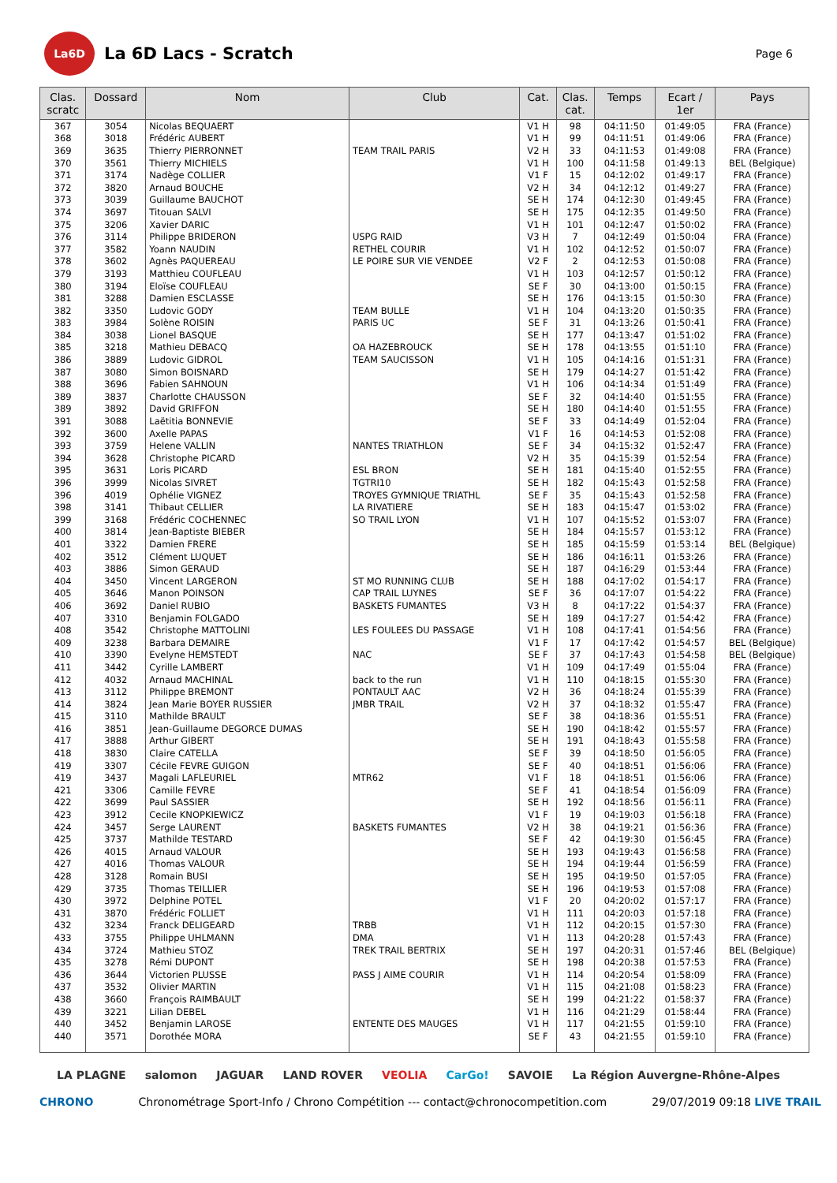La6D
La 6D Lacs - Scratch
Page 6
| Clas. scratc | Dossard | Nom | Club | Cat. | Clas. cat. | Temps | Ecart / 1er | Pays |
| --- | --- | --- | --- | --- | --- | --- | --- | --- |
| 367 | 3054 | Nicolas BEQUAERT | | V1 H | 98 | 04:11:50 | 01:49:05 | FRA (France) |
| 368 | 3018 | Frédéric AUBERT | | V1 H | 99 | 04:11:51 | 01:49:06 | FRA (France) |
| 369 | 3635 | Thierry PIERRONNET | TEAM TRAIL PARIS | V2 H | 33 | 04:11:53 | 01:49:08 | FRA (France) |
| 370 | 3561 | Thierry MICHIELS | | V1 H | 100 | 04:11:58 | 01:49:13 | BEL (Belgique) |
| 371 | 3174 | Nadège COLLIER | | V1 F | 15 | 04:12:02 | 01:49:17 | FRA (France) |
| 372 | 3820 | Arnaud BOUCHE | | V2 H | 34 | 04:12:12 | 01:49:27 | FRA (France) |
| 373 | 3039 | Guillaume BAUCHOT | | SE H | 174 | 04:12:30 | 01:49:45 | FRA (France) |
| 374 | 3697 | Titouan SALVI | | SE H | 175 | 04:12:35 | 01:49:50 | FRA (France) |
| 375 | 3206 | Xavier DARIC | | V1 H | 101 | 04:12:47 | 01:50:02 | FRA (France) |
| 376 | 3114 | Philippe BRIDERON | USPG RAID | V3 H | 7 | 04:12:49 | 01:50:04 | FRA (France) |
| 377 | 3582 | Yoann NAUDIN | RETHEL COURIR | V1 H | 102 | 04:12:52 | 01:50:07 | FRA (France) |
| 378 | 3602 | Agnès PAQUEREAU | LE POIRE SUR VIE VENDEE | V2 F | 2 | 04:12:53 | 01:50:08 | FRA (France) |
| 379 | 3193 | Matthieu COUFLEAU | | V1 H | 103 | 04:12:57 | 01:50:12 | FRA (France) |
| 380 | 3194 | Eloïse COUFLEAU | | SE F | 30 | 04:13:00 | 01:50:15 | FRA (France) |
| 381 | 3288 | Damien ESCLASSE | | SE H | 176 | 04:13:15 | 01:50:30 | FRA (France) |
| 382 | 3350 | Ludovic GODY | TEAM BULLE | V1 H | 104 | 04:13:20 | 01:50:35 | FRA (France) |
| 383 | 3984 | Solène ROISIN | PARIS UC | SE F | 31 | 04:13:26 | 01:50:41 | FRA (France) |
| 384 | 3038 | Lionel BASQUE | | SE H | 177 | 04:13:47 | 01:51:02 | FRA (France) |
| 385 | 3218 | Mathieu DEBACQ | OA HAZEBROUCK | SE H | 178 | 04:13:55 | 01:51:10 | FRA (France) |
| 386 | 3889 | Ludovic GIDROL | TEAM SAUCISSON | V1 H | 105 | 04:14:16 | 01:51:31 | FRA (France) |
| 387 | 3080 | Simon BOISNARD | | SE H | 179 | 04:14:27 | 01:51:42 | FRA (France) |
| 388 | 3696 | Fabien SAHNOUN | | V1 H | 106 | 04:14:34 | 01:51:49 | FRA (France) |
| 389 | 3837 | Charlotte CHAUSSON | | SE F | 32 | 04:14:40 | 01:51:55 | FRA (France) |
| 389 | 3892 | David GRIFFON | | SE H | 180 | 04:14:40 | 01:51:55 | FRA (France) |
| 391 | 3088 | Laëtitia BONNEVIE | | SE F | 33 | 04:14:49 | 01:52:04 | FRA (France) |
| 392 | 3600 | Axelle PAPAS | | V1 F | 16 | 04:14:53 | 01:52:08 | FRA (France) |
| 393 | 3759 | Helene VALLIN | NANTES TRIATHLON | SE F | 34 | 04:15:32 | 01:52:47 | FRA (France) |
| 394 | 3628 | Christophe PICARD | | V2 H | 35 | 04:15:39 | 01:52:54 | FRA (France) |
| 395 | 3631 | Loris PICARD | ESL BRON | SE H | 181 | 04:15:40 | 01:52:55 | FRA (France) |
| 396 | 3999 | Nicolas SIVRET | TGTRI10 | SE H | 182 | 04:15:43 | 01:52:58 | FRA (France) |
| 396 | 4019 | Ophélie VIGNEZ | TROYES GYMNIQUE TRIATHL | SE F | 35 | 04:15:43 | 01:52:58 | FRA (France) |
| 398 | 3141 | Thibaut CELLIER | LA RIVATIERE | SE H | 183 | 04:15:47 | 01:53:02 | FRA (France) |
| 399 | 3168 | Frédéric COCHENNEC | SO TRAIL LYON | V1 H | 107 | 04:15:52 | 01:53:07 | FRA (France) |
| 400 | 3814 | Jean-Baptiste BIEBER | | SE H | 184 | 04:15:57 | 01:53:12 | FRA (France) |
| 401 | 3322 | Damien FRERE | | SE H | 185 | 04:15:59 | 01:53:14 | BEL (Belgique) |
| 402 | 3512 | Clément LUQUET | | SE H | 186 | 04:16:11 | 01:53:26 | FRA (France) |
| 403 | 3886 | Simon GERAUD | | SE H | 187 | 04:16:29 | 01:53:44 | FRA (France) |
| 404 | 3450 | Vincent LARGERON | ST MO RUNNING CLUB | SE H | 188 | 04:17:02 | 01:54:17 | FRA (France) |
| 405 | 3646 | Manon POINSON | CAP TRAIL LUYNES | SE F | 36 | 04:17:07 | 01:54:22 | FRA (France) |
| 406 | 3692 | Daniel RUBIO | BASKETS FUMANTES | V3 H | 8 | 04:17:22 | 01:54:37 | FRA (France) |
| 407 | 3310 | Benjamin FOLGADO | | SE H | 189 | 04:17:27 | 01:54:42 | FRA (France) |
| 408 | 3542 | Christophe MATTOLINI | LES FOULEES DU PASSAGE | V1 H | 108 | 04:17:41 | 01:54:56 | FRA (France) |
| 409 | 3238 | Barbara DEMAIRE | | V1 F | 17 | 04:17:42 | 01:54:57 | BEL (Belgique) |
| 410 | 3390 | Evelyne HEMSTEDT | NAC | SE F | 37 | 04:17:43 | 01:54:58 | BEL (Belgique) |
| 411 | 3442 | Cyrille LAMBERT | | V1 H | 109 | 04:17:49 | 01:55:04 | FRA (France) |
| 412 | 4032 | Arnaud MACHINAL | back to the run | V1 H | 110 | 04:18:15 | 01:55:30 | FRA (France) |
| 413 | 3112 | Philippe BREMONT | PONTAULT AAC | V2 H | 36 | 04:18:24 | 01:55:39 | FRA (France) |
| 414 | 3824 | Jean Marie BOYER RUSSIER | JMBR TRAIL | V2 H | 37 | 04:18:32 | 01:55:47 | FRA (France) |
| 415 | 3110 | Mathilde BRAULT | | SE F | 38 | 04:18:36 | 01:55:51 | FRA (France) |
| 416 | 3851 | Jean-Guillaume DEGORCE DUMAS | | SE H | 190 | 04:18:42 | 01:55:57 | FRA (France) |
| 417 | 3888 | Arthur GIBERT | | SE H | 191 | 04:18:43 | 01:55:58 | FRA (France) |
| 418 | 3830 | Claire CATELLA | | SE F | 39 | 04:18:50 | 01:56:05 | FRA (France) |
| 419 | 3307 | Cécile FEVRE GUIGON | | SE F | 40 | 04:18:51 | 01:56:06 | FRA (France) |
| 419 | 3437 | Magali LAFLEURIEL | MTR62 | V1 F | 18 | 04:18:51 | 01:56:06 | FRA (France) |
| 421 | 3306 | Camille FEVRE | | SE F | 41 | 04:18:54 | 01:56:09 | FRA (France) |
| 422 | 3699 | Paul SASSIER | | SE H | 192 | 04:18:56 | 01:56:11 | FRA (France) |
| 423 | 3912 | Cecile KNOPKIEWICZ | | V1 F | 19 | 04:19:03 | 01:56:18 | FRA (France) |
| 424 | 3457 | Serge LAURENT | BASKETS FUMANTES | V2 H | 38 | 04:19:21 | 01:56:36 | FRA (France) |
| 425 | 3737 | Mathilde TESTARD | | SE F | 42 | 04:19:30 | 01:56:45 | FRA (France) |
| 426 | 4015 | Arnaud VALOUR | | SE H | 193 | 04:19:43 | 01:56:58 | FRA (France) |
| 427 | 4016 | Thomas VALOUR | | SE H | 194 | 04:19:44 | 01:56:59 | FRA (France) |
| 428 | 3128 | Romain BUSI | | SE H | 195 | 04:19:50 | 01:57:05 | FRA (France) |
| 429 | 3735 | Thomas TEILLIER | | SE H | 196 | 04:19:53 | 01:57:08 | FRA (France) |
| 430 | 3972 | Delphine POTEL | | V1 F | 20 | 04:20:02 | 01:57:17 | FRA (France) |
| 431 | 3870 | Frédéric FOLLIET | | V1 H | 111 | 04:20:03 | 01:57:18 | FRA (France) |
| 432 | 3234 | Franck DELIGEARD | TRBB | V1 H | 112 | 04:20:15 | 01:57:30 | FRA (France) |
| 433 | 3755 | Philippe UHLMANN | DMA | V1 H | 113 | 04:20:28 | 01:57:43 | FRA (France) |
| 434 | 3724 | Mathieu STOZ | TREK TRAIL BERTRIX | SE H | 197 | 04:20:31 | 01:57:46 | BEL (Belgique) |
| 435 | 3278 | Rémi DUPONT | | SE H | 198 | 04:20:38 | 01:57:53 | FRA (France) |
| 436 | 3644 | Victorien PLUSSE | PASS J AIME COURIR | V1 H | 114 | 04:20:54 | 01:58:09 | FRA (France) |
| 437 | 3532 | Olivier MARTIN | | V1 H | 115 | 04:21:08 | 01:58:23 | FRA (France) |
| 438 | 3660 | François RAIMBAULT | | SE H | 199 | 04:21:22 | 01:58:37 | FRA (France) |
| 439 | 3221 | Lilian DEBEL | | V1 H | 116 | 04:21:29 | 01:58:44 | FRA (France) |
| 440 | 3452 | Benjamin LAROSE | ENTENTE DES MAUGES | V1 H | 117 | 04:21:55 | 01:59:10 | FRA (France) |
| 440 | 3571 | Dorothée MORA | | SE F | 43 | 04:21:55 | 01:59:10 | FRA (France) |
LA PLAGNE salomon JAGUAR LAND ROVER VEOLIA CarGo! SAVOIE La Région Auvergne-Rhône-Alpes
CHRONO Chronométrage Sport-Info / Chrono Compétition --- contact@chronocompetition.com 29/07/2019 09:18 LIVE TRAIL